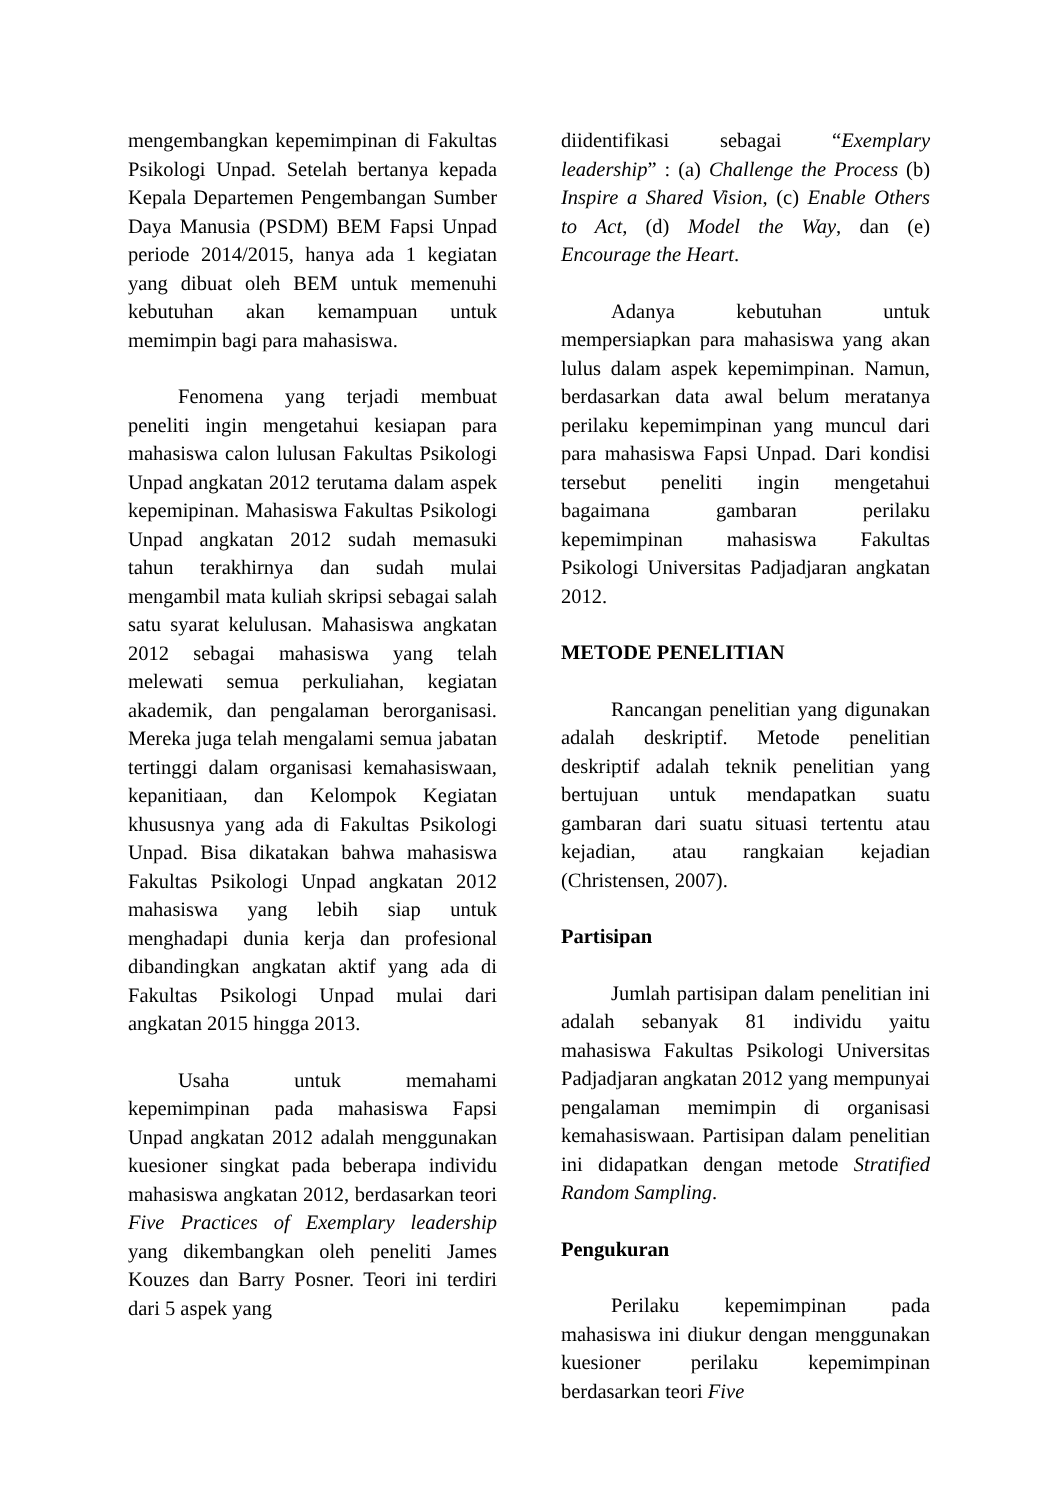mengembangkan kepemimpinan di Fakultas Psikologi Unpad. Setelah bertanya kepada Kepala Departemen Pengembangan Sumber Daya Manusia (PSDM) BEM Fapsi Unpad periode 2014/2015, hanya ada 1 kegiatan yang dibuat oleh BEM untuk memenuhi kebutuhan akan kemampuan untuk memimpin bagi para mahasiswa.
Fenomena yang terjadi membuat peneliti ingin mengetahui kesiapan para mahasiswa calon lulusan Fakultas Psikologi Unpad angkatan 2012 terutama dalam aspek kepemipinan. Mahasiswa Fakultas Psikologi Unpad angkatan 2012 sudah memasuki tahun terakhirnya dan sudah mulai mengambil mata kuliah skripsi sebagai salah satu syarat kelulusan. Mahasiswa angkatan 2012 sebagai mahasiswa yang telah melewati semua perkuliahan, kegiatan akademik, dan pengalaman berorganisasi. Mereka juga telah mengalami semua jabatan tertinggi dalam organisasi kemahasiswaan, kepanitiaan, dan Kelompok Kegiatan khususnya yang ada di Fakultas Psikologi Unpad. Bisa dikatakan bahwa mahasiswa Fakultas Psikologi Unpad angkatan 2012 mahasiswa yang lebih siap untuk menghadapi dunia kerja dan profesional dibandingkan angkatan aktif yang ada di Fakultas Psikologi Unpad mulai dari angkatan 2015 hingga 2013.
Usaha untuk memahami kepemimpinan pada mahasiswa Fapsi Unpad angkatan 2012 adalah menggunakan kuesioner singkat pada beberapa individu mahasiswa angkatan 2012, berdasarkan teori Five Practices of Exemplary leadership yang dikembangkan oleh peneliti James Kouzes dan Barry Posner. Teori ini terdiri dari 5 aspek yang
diidentifikasi sebagai “Exemplary leadership” : (a) Challenge the Process (b) Inspire a Shared Vision, (c) Enable Others to Act, (d) Model the Way, dan (e) Encourage the Heart.
Adanya kebutuhan untuk mempersiapkan para mahasiswa yang akan lulus dalam aspek kepemimpinan. Namun, berdasarkan data awal belum meratanya perilaku kepemimpinan yang muncul dari para mahasiswa Fapsi Unpad. Dari kondisi tersebut peneliti ingin mengetahui bagaimana gambaran perilaku kepemimpinan mahasiswa Fakultas Psikologi Universitas Padjadjaran angkatan 2012.
METODE PENELITIAN
Rancangan penelitian yang digunakan adalah deskriptif. Metode penelitian deskriptif adalah teknik penelitian yang bertujuan untuk mendapatkan suatu gambaran dari suatu situasi tertentu atau kejadian, atau rangkaian kejadian (Christensen, 2007).
Partisipan
Jumlah partisipan dalam penelitian ini adalah sebanyak 81 individu yaitu mahasiswa Fakultas Psikologi Universitas Padjadjaran angkatan 2012 yang mempunyai pengalaman memimpin di organisasi kemahasiswaan. Partisipan dalam penelitian ini didapatkan dengan metode Stratified Random Sampling.
Pengukuran
Perilaku kepemimpinan pada mahasiswa ini diukur dengan menggunakan kuesioner perilaku kepemimpinan berdasarkan teori Five